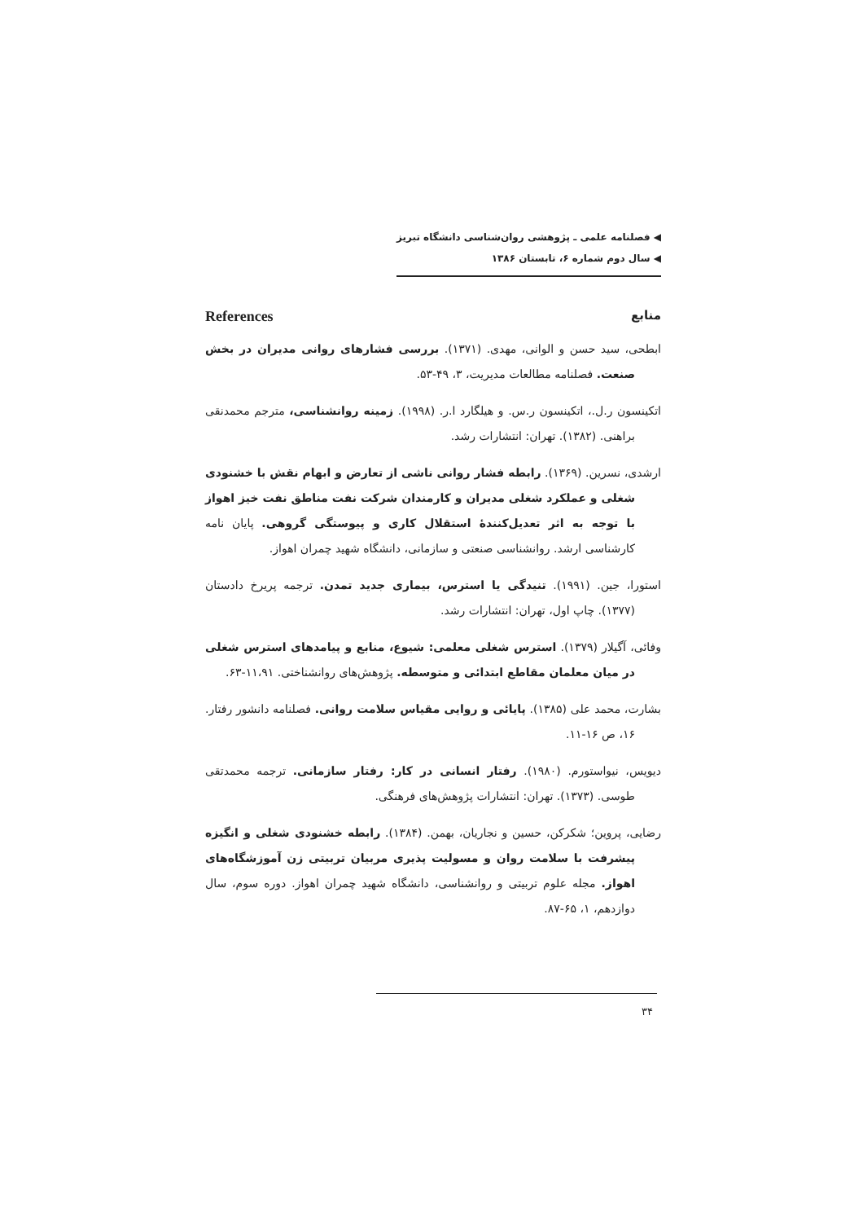◀ فصلنامه علمی ـ پژوهشی روان‌شناسی دانشگاه تبریز
◀ سال دوم شماره ۶، تابستان ۱۳۸۶
References منابع
ابطحی، سید حسن و الوانی، مهدی. (۱۳۷۱). بررسی فشارهای روانی مدیران در بخش صنعت. فصلنامه مطالعات مدیریت، ۳، ۴۹-۵۳.
اتکینسون ر.ل.، اتکینسون ر.س. و هیلگارد ا.ر. (۱۹۹۸). زمینه روانشناسی، مترجم محمدنقی براهنی. (۱۳۸۲). تهران: انتشارات رشد.
ارشدی، نسرین. (۱۳۶۹). رابطه فشار روانی ناشی از تعارض و ابهام نقش با خشنودی شغلی و عملکرد شغلی مدیران و کارمندان شرکت نفت مناطق نفت خیز اهواز با توجه به اثر تعدیل‌کنندهٔ استقلال کاری و پیوستگی گروهی. پایان نامه کارشناسی ارشد. روانشناسی صنعتی و سازمانی، دانشگاه شهید چمران اهواز.
استورا، جین. (۱۹۹۱). تنیدگی یا استرس، بیماری جدید تمدن. ترجمه پریرخ دادستان (۱۳۷۷). چاپ اول، تهران: انتشارات رشد.
وفائی، آگیلار (۱۳۷۹). استرس شغلی معلمی: شیوع، منابع و پیامدهای استرس شغلی در میان معلمان مقاطع ابتدائی و متوسطه. پژوهش‌های روانشناختی. ۱۱،۹۱-۶۳.
بشارت، محمد علی (۱۳۸۵). پایائی و روایی مقیاس سلامت روانی. فصلنامه دانشور رفتار. ۱۶، ص ۱۶-۱۱.
دیویس، نیواستورم. (۱۹۸۰). رفتار انسانی در کار: رفتار سازمانی. ترجمه محمدتقی طوسی. (۱۳۷۳). تهران: انتشارات پژوهش‌های فرهنگی.
رضایی، پروین؛ شکرکن، حسین و نجاریان، بهمن. (۱۳۸۴). رابطه خشنودی شغلی و انگیزه پیشرفت با سلامت روان و مسولیت پذیری مربیان تربیتی زن آموزشگاه‌های اهواز. مجله علوم تربیتی و روانشناسی، دانشگاه شهید چمران اهواز. دوره سوم، سال دوازدهم، ۱، ۶۵-۸۷.
۳۴